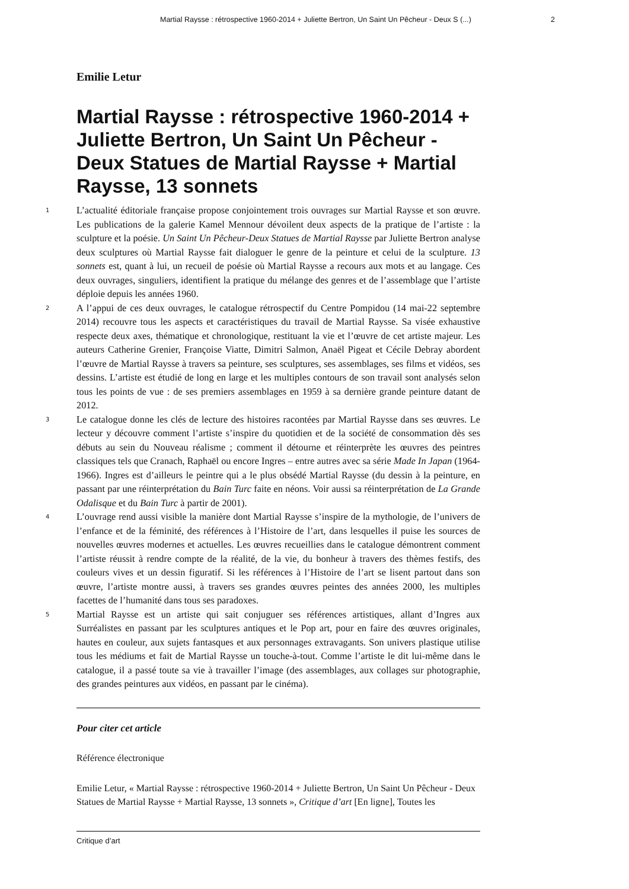Martial Raysse : rétrospective 1960-2014 + Juliette Bertron, Un Saint Un Pêcheur - Deux S (...) 2
Emilie Letur
Martial Raysse : rétrospective 1960-2014 + Juliette Bertron, Un Saint Un Pêcheur - Deux Statues de Martial Raysse + Martial Raysse, 13 sonnets
1
L’actualité éditoriale française propose conjointement trois ouvrages sur Martial Raysse et son œuvre. Les publications de la galerie Kamel Mennour dévoilent deux aspects de la pratique de l’artiste : la sculpture et la poésie. Un Saint Un Pêcheur-Deux Statues de Martial Raysse par Juliette Bertron analyse deux sculptures où Martial Raysse fait dialoguer le genre de la peinture et celui de la sculpture. 13 sonnets est, quant à lui, un recueil de poésie où Martial Raysse a recours aux mots et au langage. Ces deux ouvrages, singuliers, identifient la pratique du mélange des genres et de l’assemblage que l’artiste déploie depuis les années 1960.
2
A l’appui de ces deux ouvrages, le catalogue rétrospectif du Centre Pompidou (14 mai-22 septembre 2014) recouvre tous les aspects et caractéristiques du travail de Martial Raysse. Sa visée exhaustive respecte deux axes, thématique et chronologique, restituant la vie et l’œuvre de cet artiste majeur. Les auteurs Catherine Grenier, Françoise Viatte, Dimitri Salmon, Anaël Pigeat et Cécile Debray abordent l’œuvre de Martial Raysse à travers sa peinture, ses sculptures, ses assemblages, ses films et vidéos, ses dessins. L’artiste est étudié de long en large et les multiples contours de son travail sont analysés selon tous les points de vue : de ses premiers assemblages en 1959 à sa dernière grande peinture datant de 2012.
3
Le catalogue donne les clés de lecture des histoires racontées par Martial Raysse dans ses œuvres. Le lecteur y découvre comment l’artiste s’inspire du quotidien et de la société de consommation dès ses débuts au sein du Nouveau réalisme ; comment il détourne et réinterprète les œuvres des peintres classiques tels que Cranach, Raphaël ou encore Ingres – entre autres avec sa série Made In Japan (1964-1966). Ingres est d’ailleurs le peintre qui a le plus obsédé Martial Raysse (du dessin à la peinture, en passant par une réinterprétation du Bain Turc faite en néons. Voir aussi sa réinterprétation de La Grande Odalisque et du Bain Turc à partir de 2001).
4
L’ouvrage rend aussi visible la manière dont Martial Raysse s’inspire de la mythologie, de l’univers de l’enfance et de la féminité, des références à l’Histoire de l’art, dans lesquelles il puise les sources de nouvelles œuvres modernes et actuelles. Les œuvres recueillies dans le catalogue démontrent comment l’artiste réussit à rendre compte de la réalité, de la vie, du bonheur à travers des thèmes festifs, des couleurs vives et un dessin figuratif. Si les références à l’Histoire de l’art se lisent partout dans son œuvre, l’artiste montre aussi, à travers ses grandes œuvres peintes des années 2000, les multiples facettes de l’humanité dans tous ses paradoxes.
5
Martial Raysse est un artiste qui sait conjuguer ses références artistiques, allant d’Ingres aux Surréalistes en passant par les sculptures antiques et le Pop art, pour en faire des œuvres originales, hautes en couleur, aux sujets fantasques et aux personnages extravagants. Son univers plastique utilise tous les médiums et fait de Martial Raysse un touche-à-tout. Comme l’artiste le dit lui-même dans le catalogue, il a passé toute sa vie à travailler l’image (des assemblages, aux collages sur photographie, des grandes peintures aux vidéos, en passant par le cinéma).
Pour citer cet article
Référence électronique
Emilie Letur, « Martial Raysse : rétrospective 1960-2014 + Juliette Bertron, Un Saint Un Pêcheur - Deux Statues de Martial Raysse + Martial Raysse, 13 sonnets », Critique d’art [En ligne], Toutes les
Critique d’art